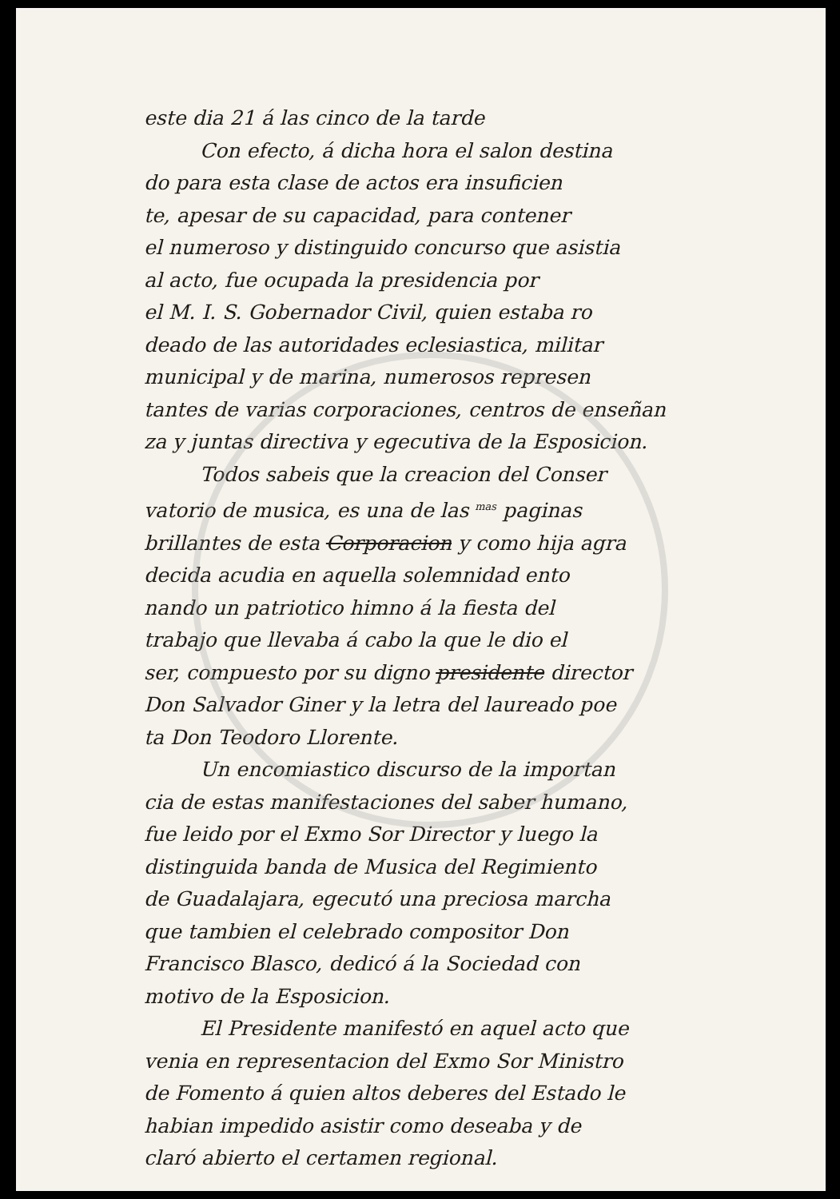este dia 21 á las cinco de la tarde
Con efecto, á dicha hora el salon destina
do para esta clase de actos era insuficien
te, apesar de su capacidad, para contener
el numeroso y distinguido concurso que asistia
al acto, fue ocupada la presidencia por
el M. I. S. Gobernador Civil, quien estaba ro
deado de las autoridades eclesiastica, militar
municipal y de marina, numerosos represen
tantes de varias corporaciones, centros de enseñan
za y juntas directiva y egecutiva de la Esposicion.
Todos sabeis que la creacion del Conser
vatorio de musica, es una de las mas paginas
brillantes de esta Corporacion y como hija agra
decida acudia en aquella solemnidad ento
nando un patriotico himno á la fiesta del
trabajo que llevaba á cabo la que le dio el
ser, compuesto por su digno presidente director
Don Salvador Giner y la letra del laureado poe
ta Don Teodoro Llorente.
Un encomiastico discurso de la importan
cia de estas manifestaciones del saber humano,
fue leido por el Exmo Sor Director y luego la
distinguida banda de Musica del Regimiento
de Guadalajara, egecutó una preciosa marcha
que tambien el celebrado compositor Don
Francisco Blasco, dedicó á la Sociedad con
motivo de la Esposicion.
El Presidente manifestó en aquel acto que
venia en representacion del Exmo Sor Ministro
de Fomento á quien altos deberes del Estado le
habian impedido asistir como deseaba y de
claró abierto el certamen regional.